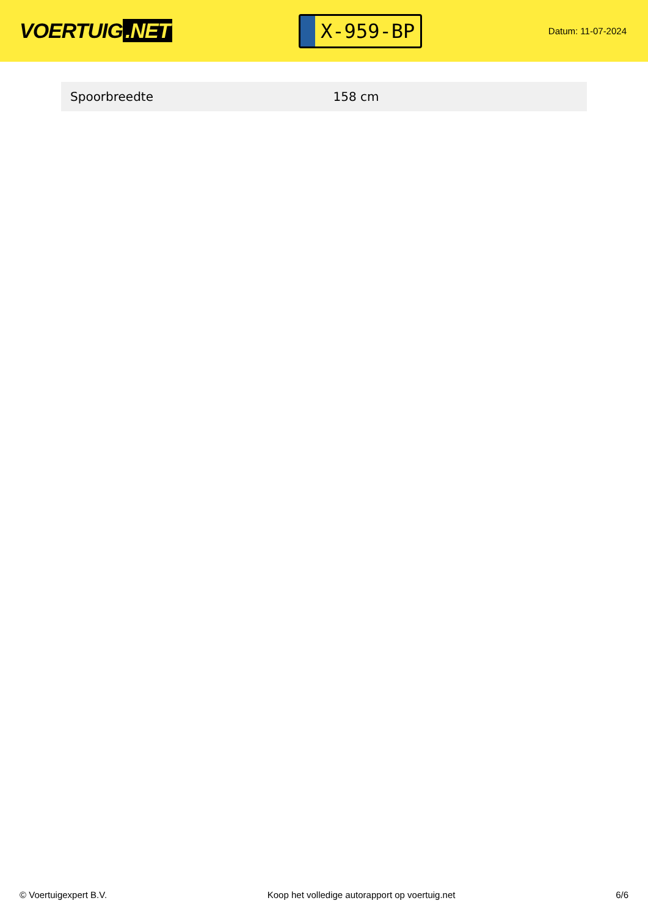VOERTUIG.NET
X-959-BP
Datum: 11-07-2024
| Spoorbreedte | 158 cm |
© Voertuigexpert B.V. Koop het volledige autorapport op voertuig.net 6/6